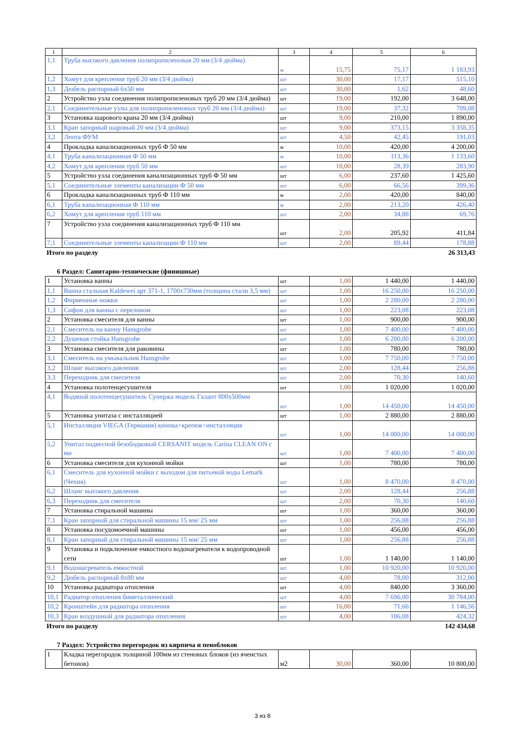| 1 | 2 | 3 | 4 | 5 | 6 |
| 1,1 | Труба высокого давления полипропиленовая 20 мм (3/4 дюйма) | м | 15,75 | 75,17 | 1 183,93 |
| 1,2 | Хомут для крепления труб 20 мм (3/4 дюйма) | шт | 30,00 | 17,17 | 515,10 |
| 1,3 | Дюбель распорный 6х50 мм | шт | 30,00 | 1,62 | 48,60 |
| 2 | Устройство узла соединения полипропиленовых труб 20 мм (3/4 дюйма) | шт | 19,00 | 192,00 | 3 648,00 |
| 2,1 | Соединительные узлы для полипропиленовых труб 20 мм (3/4 дюйма) | шт | 19,00 | 37,32 | 709,08 |
| 3 | Установка шарового крана 20 мм (3/4 дюйма) | шт | 9,00 | 210,00 | 1 890,00 |
| 3,1 | Кран запорный шаровый 20 мм (3/4 дюйма) | шт | 9,00 | 373,15 | 3 358,35 |
| 3,2 | Лента ФУМ | шт | 4,50 | 42,45 | 191,03 |
| 4 | Прокладка канализационных труб Ф 50 мм | м | 10,00 | 420,00 | 4 200,00 |
| 4,1 | Труба канализационная Ф 50 мм | м | 10,00 | 113,36 | 1 133,60 |
| 4,2 | Хомут для крепления труб 50 мм | шт | 10,00 | 28,39 | 283,90 |
| 5 | Устройство узла соединения канализационных труб Ф 50 мм | шт | 6,00 | 237,60 | 1 425,60 |
| 5,1 | Соединительные элементы канализации Ф 50 мм | шт | 6,00 | 66,56 | 399,36 |
| 6 | Прокладка канализационных труб Ф 110 мм | м | 2,00 | 420,00 | 840,00 |
| 6,1 | Труба канализационная Ф 110 мм | м | 2,00 | 213,20 | 426,40 |
| 6,2 | Хомут для крепления труб 110 мм | шт | 2,00 | 34,88 | 69,76 |
| 7 | Устройство узла соединения канализационных труб Ф 110 мм | шт | 2,00 | 205,92 | 411,84 |
| 7,1 | Соединительные элементы канализации Ф 110 мм | шт | 2,00 | 89,44 | 178,88 |
Итого по разделу 26 313,43
6 Раздел: Санитарно-технические (финишные)
| 1 | Установка ванны | шт | 1,00 | 1 440,00 | 1 440,00 |
| 1,1 | Ванна стальная Kaldewei арт 371-1, 1700х730мм (толщина стали 3,5 мм) | шт | 1,00 | 16 250,00 | 16 250,00 |
| 1,2 | Фирменные ножки | шт | 1,00 | 2 280,00 | 2 280,00 |
| 1,3 | Сифон для ванны с переливом | шт | 1,00 | 223,08 | 223,08 |
| 2 | Установка смесителя для ванны | шт | 1,00 | 900,00 | 900,00 |
| 2,1 | Смеситель на ванну Hansgrohe | шт | 1,00 | 7 400,00 | 7 400,00 |
| 2,2 | Душевая стойка Hansgrohe | шт | 1,00 | 6 200,00 | 6 200,00 |
| 3 | Установка смесителя для раковины | шт | 1,00 | 780,00 | 780,00 |
| 3,1 | Смеситель на умывальник Hansgrohe | шт | 1,00 | 7 750,00 | 7 750,00 |
| 3,2 | Шланг высокого давления | шт | 2,00 | 128,44 | 256,88 |
| 3,3 | Переходник для смесителя | шт | 2,00 | 70,30 | 140,60 |
| 4 | Установка полотенцесушителя | шт | 1,00 | 1 020,00 | 1 020,00 |
| 4,1 | Водяной полотенцесушитель Сунержа модель Галант 800х500мм | шт | 1,00 | 14 450,00 | 14 450,00 |
| 5 | Установка унитаза с инсталляцией | шт | 1,00 | 2 880,00 | 2 880,00 |
| 5,1 | Инсталляция VIEGA (Германия) кнопка+крепеж+инсталляция | шт | 1,00 | 14 000,00 | 14 000,00 |
| 5,2 | Унитаз подвесной безободковый CERSANIT модель Carina CLEAN ON с ми | шт | 1,00 | 7 400,00 | 7 400,00 |
| 6 | Установка смесителя для кухонной мойки | шт | 1,00 | 780,00 | 780,00 |
| 6,1 | Смеситель для кухонной мойки с выходом для питьевой воды Lemark (Чехия) | шт | 1,00 | 8 470,00 | 8 470,00 |
| 6,2 | Шланг высокого давления | шт | 2,00 | 128,44 | 256,88 |
| 6,3 | Переходник для смесителя | шт | 2,00 | 70,30 | 140,60 |
| 7 | Установка стиральной машины | шт | 1,00 | 360,00 | 360,00 |
| 7,1 | Кран запорный для стиральной машины 15 мм/ 25 мм | шт | 1,00 | 256,88 | 256,88 |
| 8 | Установка посудомоечной машины | шт | 1,00 | 456,00 | 456,00 |
| 8,1 | Кран запорный для стиральной машины 15 мм/ 25 мм | шт | 1,00 | 256,88 | 256,88 |
| 9 | Установка и подключение емкостного водонагревателя к водопроводной сети | шт | 1,00 | 1 140,00 | 1 140,00 |
| 9,1 | Водонагреватель емкостной | шт | 1,00 | 10 920,00 | 10 920,00 |
| 9,2 | Дюбель распорный 8х80 мм | шт | 4,00 | 78,00 | 312,00 |
| 10 | Установка радиатора отопления | шт | 4,00 | 840,00 | 3 360,00 |
| 10,1 | Радиатор отопления биметаллический | шт | 4,00 | 7 696,00 | 30 784,00 |
| 10,2 | Кронштейн для радиатора отопления | шт | 16,00 | 71,66 | 1 146,56 |
| 10,3 | Кран воздушный для радиатора отопления | шт | 4,00 | 106,08 | 424,32 |
Итого по разделу 142 434,68
7 Раздел: Устройство перегородок из кирпича и пеноблоков
| 1 | Кладка перегородок толщиной 100мм из стеновых блоков (из ячеистых бетонов) | м2 | 30,00 | 360,00 | 10 800,00 |
3 из 8